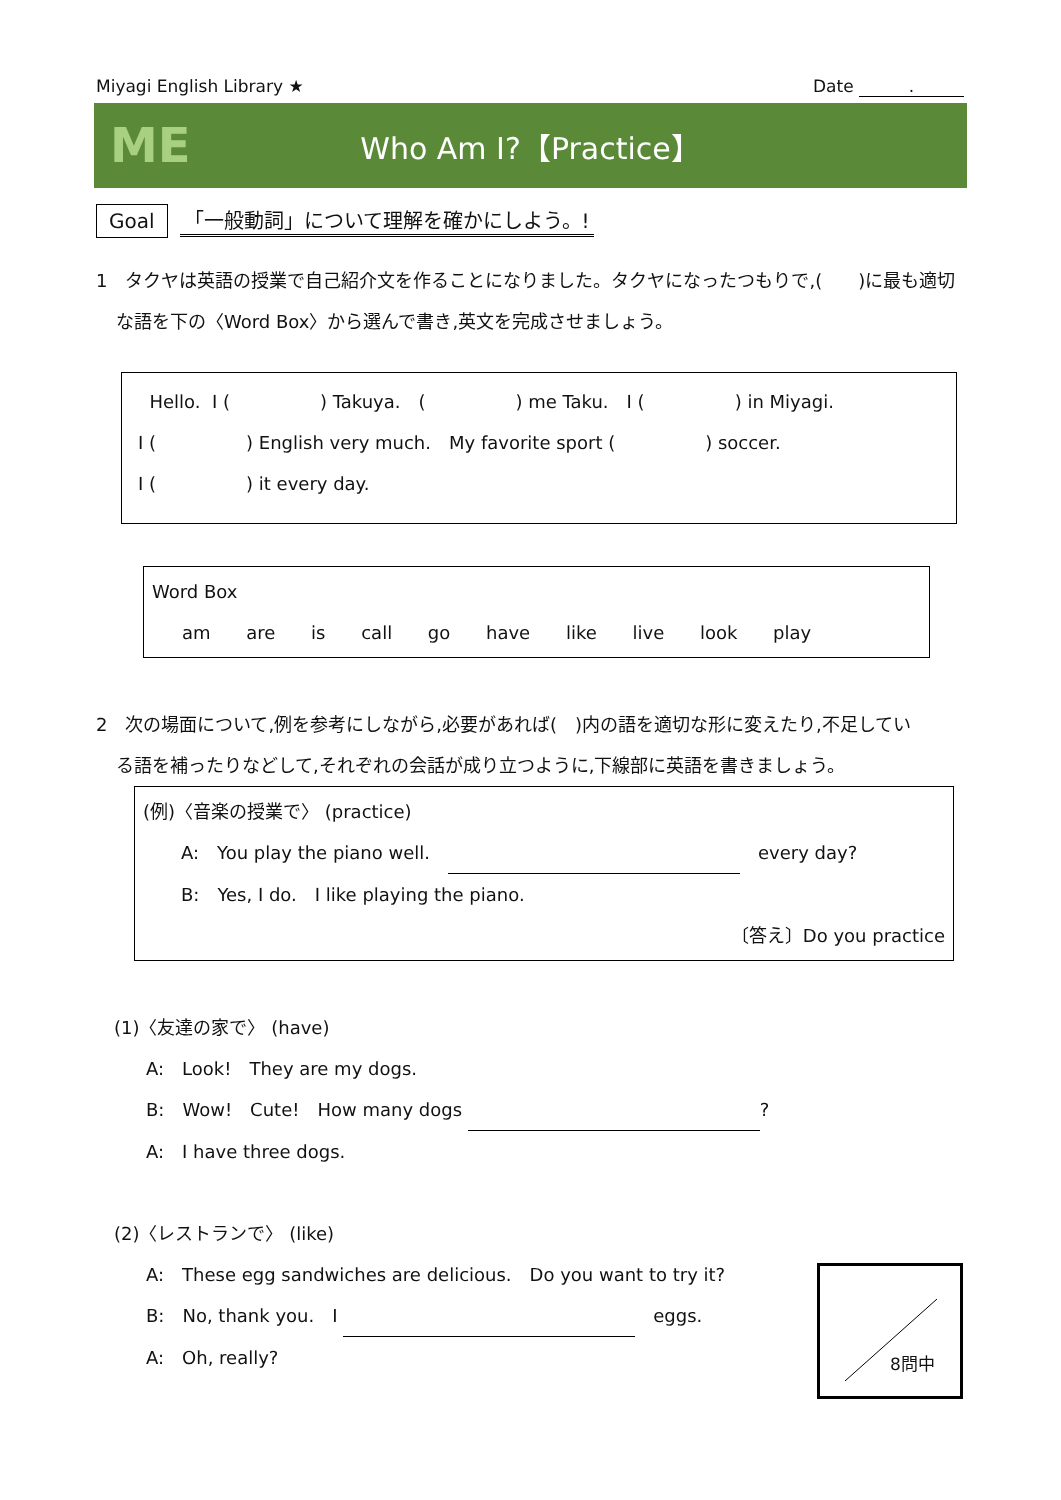Miyagi English Library ★ Date .
ME
Who Am I?【Practice】
Goal 「一般動詞」について理解を確かにしよう。!
1　タクヤは英語の授業で自己紹介文を作ることになりました。タクヤになったつもりで,(　　)に最も適切
な語を下の〈Word Box〉から選んで書き,英文を完成させましょう。
Hello. I (　　　　　) Takuya.　(　　　　　) me Taku.　I (　　　　　) in Miyagi.
I (　　　　　) English very much.　My favorite sport (　　　　　) soccer.
I (　　　　　) it every day.
Word Box
am are is call go have like live look play
2　次の場面について,例を参考にしながら,必要があれば(　)内の語を適切な形に変えたり,不足してい
る語を補ったりなどして,それぞれの会話が成り立つように,下線部に英語を書きましょう。
(例)〈音楽の授業で〉 (practice)
A:　You play the piano well.　 　every day?
B:　Yes, I do.　I like playing the piano.
〔答え〕Do you practice
(1)〈友達の家で〉 (have)
A:　Look!　They are my dogs.
B:　Wow!　Cute!　How many dogs ?
A:　I have three dogs.
(2)〈レストランで〉 (like)
A:　These egg sandwiches are delicious.　Do you want to try it?
B:　No, thank you.　I 　eggs.
A:　Oh, really?
8問中